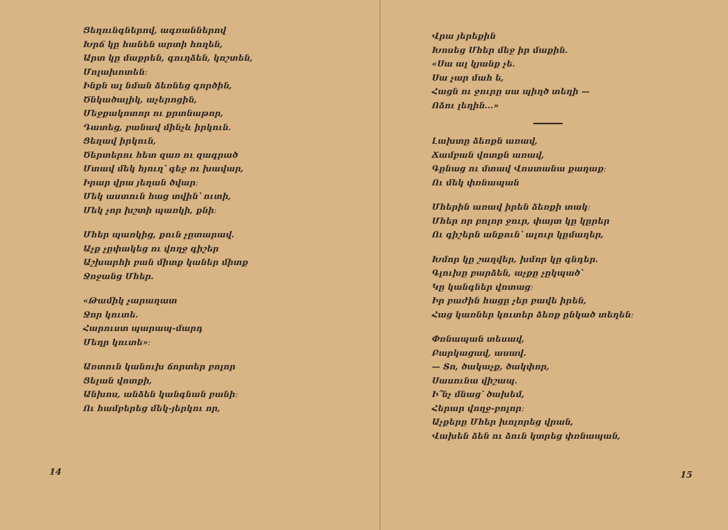Ցեղունգներով, ագռաններով
Խրճ կը հանեն արտի հողեն,
Արտ կը մաքրեն, գուղձեն, կոշտեն,
Մոլախոտեն։
Ինքն ալ նման ձեռնեց գործին,
Ծնկածալիկ, աչերոցին,
Մեջքակոտոր ու քրտնաթոր,
Դատեց, բանավ մինչև իրկուն.
Ցեղավ իրկուն,
Ծերտերու հետ զառ ու զագրած
Մտավ մեկ հյուղ՝ գեջ ու խավար,
Իրար վրա յեղան ծվար։
Մեկ աստուն հաց տվին՝ ուտի,
Մեկ չոր խշտի պառկի, քնի։
Մհեր պառկից, քուն չըտարավ.
Աչք չըփակեց ու վողջ գիշեր
Աշխարհի բան միտք կաներ միտք
Ջոջանց Մհեր.
«Թամիկ չարաղատ
Ջոր կուտե.
Հարուստ պարապ-մարդ
Մեղր կուտե»։
Առտուն կանուխ ճորտեր բոլոր
Ցելան վոտքի,
Անխոս, անձեն կանգնան բանի։
Ու համբերեց մեկ-յերկու որ,
14
Վրա յերեքին
Խոսեց Մհեր մեջ իր մաքին.
«Սա ալ կյանք չե.
Սա չար մահ ե,
Հացն ու ջուրը սա պիղծ տեղի —
Ոձու լեղին...»
Լախտը ձեռքն առավ,
Ճամբան վոտքն առավ,
Գընաց ու մտավ Վոստանա քաղաք։
Ու մեկ փռնապան
Մհերին առավ իրեն ձեռքի տակ։
Մհեր որ բոլոր ջուր, փայտ կը կըրեր
Ու գիշերն անքուն՝ ալուր կըմաղեր,
Խմոր կը շաղվեր, խմոր կը գնդեր.
Գլուխը բարձեն, աչքը չըկպած՝
Կը կանգներ վոտաց։
Իր բաժին հացը չեր բավե իրեն,
Հաց կառներ կուտեր ձեռք ընկած տեղեն։
Փռնապան տեսավ,
Բարկացավ, ասավ.
— Տո, ծակաչք, ծակփոր,
Սասունա վիշապ.
Ի՞նչ մնաց՝ ծախեմ,
Հերար վողջ-բոլոր։
Աչքերը Մհեր խոլորեց վրան,
Վախեն ձեն ու ձուն կտրեց փռնապան,
15